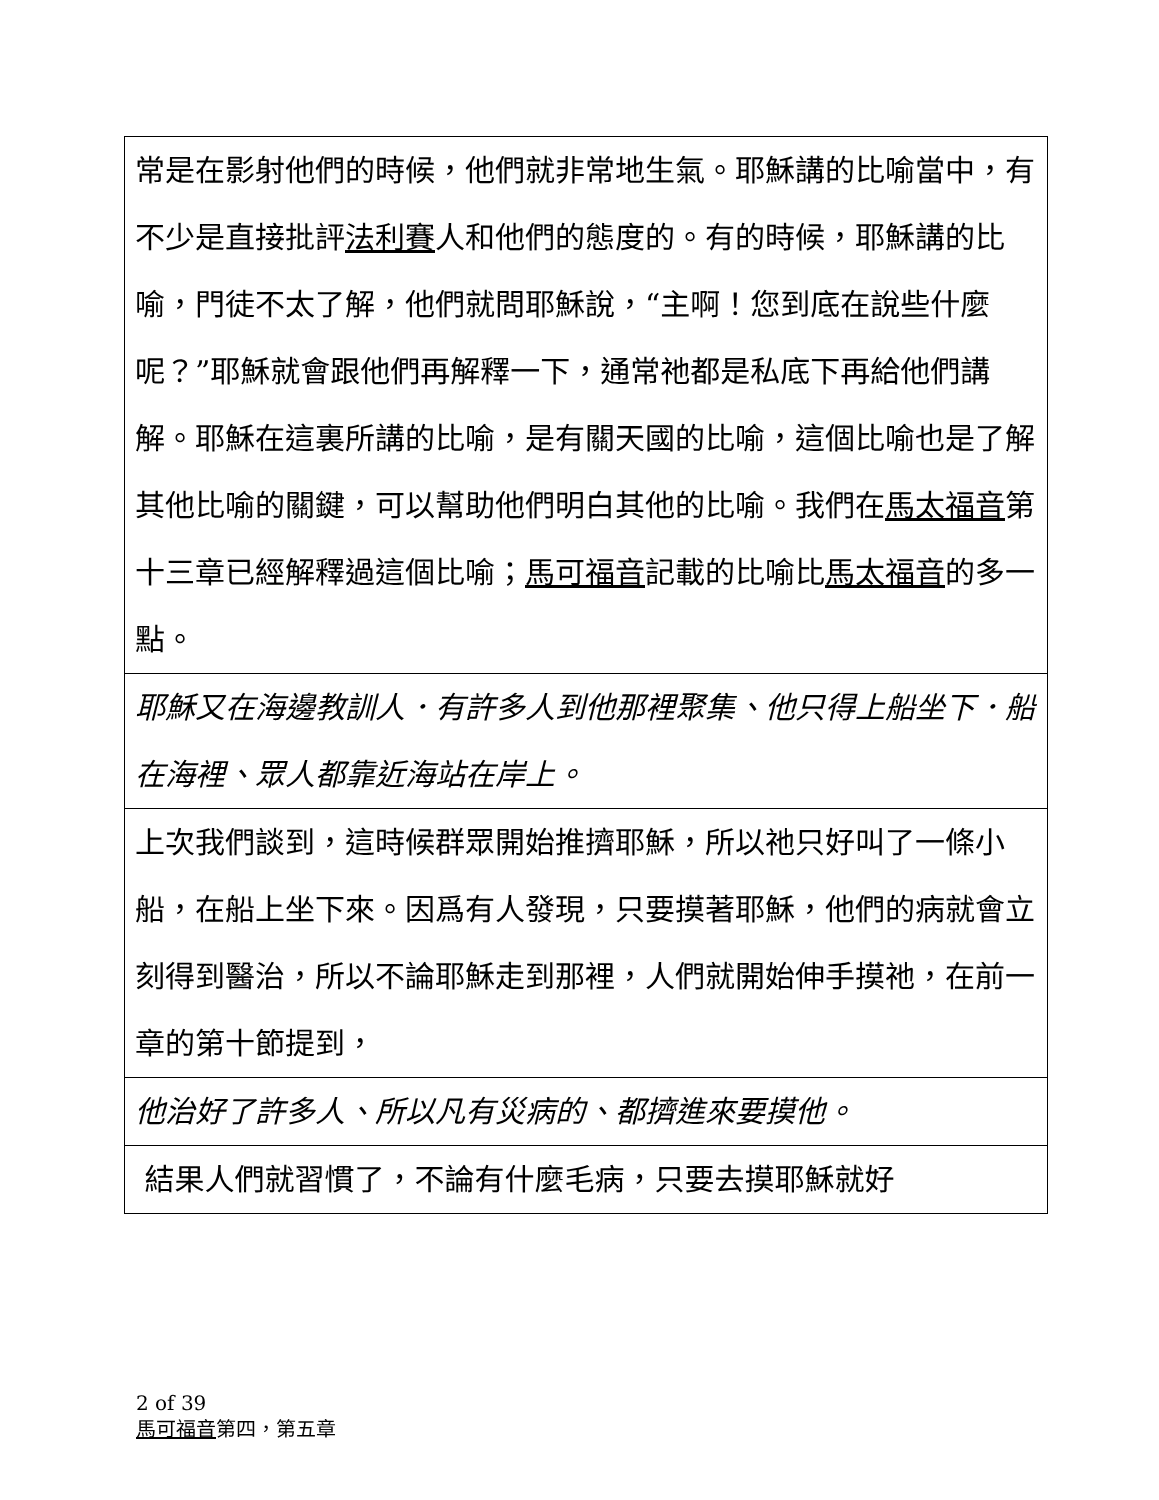常是在影射他們的時候，他們就非常地生氣。耶穌講的比喻當中，有不少是直接批評法利賽人和他們的態度的。有的時候，耶穌講的比喻，門徒不太了解，他們就問耶穌說，“主啊！您到底在說些什麼呢？”耶穌就會跟他們再解釋一下，通常祂都是私底下再給他們講解。耶穌在這裏所講的比喻，是有關天國的比喻，這個比喻也是了解其他比喻的關鍵，可以幫助他們明白其他的比喻。我們在馬太福音第十三章已經解釋過這個比喻；馬可福音記載的比喻比馬太福音的多一點。
耶穌又在海邊教訓人．有許多人到他那裡聚集、他只得上船坐下．船在海裡、眾人都靠近海站在岸上。
上次我們談到，這時候群眾開始推擠耶穌，所以祂只好叫了一條小船，在船上坐下來。因爲有人發現，只要摸著耶穌，他們的病就會立刻得到醫治，所以不論耶穌走到那裡，人們就開始伸手摸祂，在前一章的第十節提到，
他治好了許多人、所以凡有災病的、都擠進來要摸他。
結果人們就習慣了，不論有什麼毛病，只要去摸耶穌就好
2 of 39
馬可福音第四，第五章